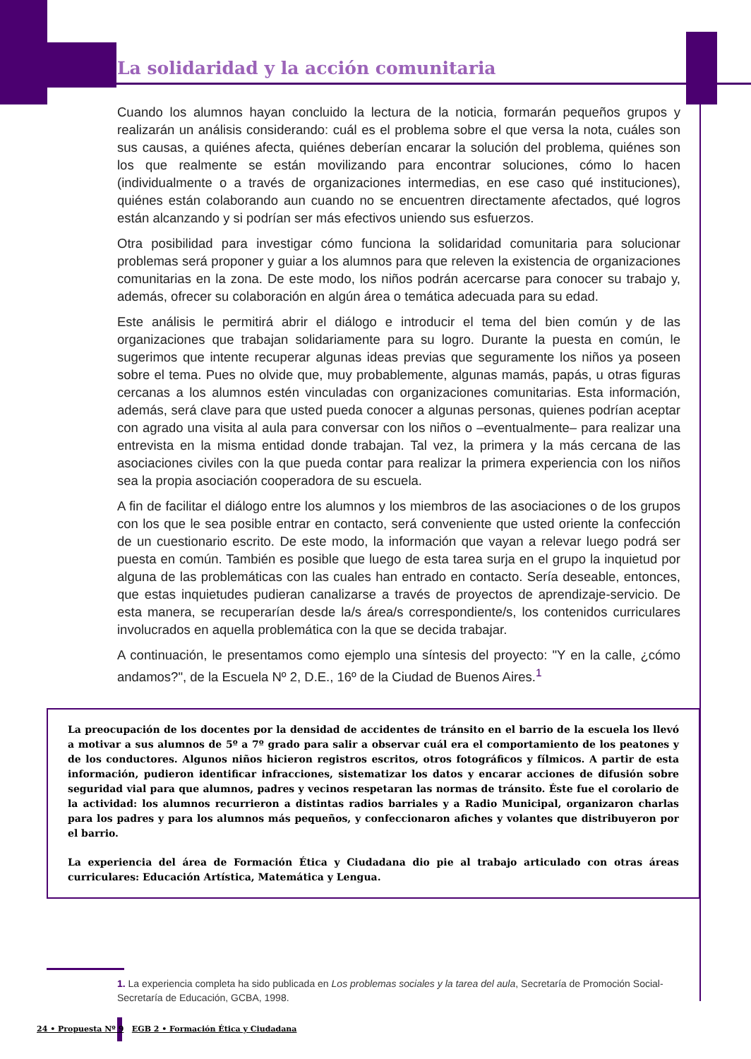La solidaridad y la acción comunitaria
Cuando los alumnos hayan concluido la lectura de la noticia, formarán pequeños grupos y realizarán un análisis considerando: cuál es el problema sobre el que versa la nota, cuáles son sus causas, a quiénes afecta, quiénes deberían encarar la solución del problema, quiénes son los que realmente se están movilizando para encontrar soluciones, cómo lo hacen (individualmente o a través de organizaciones intermedias, en ese caso qué instituciones), quiénes están colaborando aun cuando no se encuentren directamente afectados, qué logros están alcanzando y si podrían ser más efectivos uniendo sus esfuerzos.
Otra posibilidad para investigar cómo funciona la solidaridad comunitaria para solucionar problemas será proponer y guiar a los alumnos para que releven la existencia de organizaciones comunitarias en la zona. De este modo, los niños podrán acercarse para conocer su trabajo y, además, ofrecer su colaboración en algún área o temática adecuada para su edad.
Este análisis le permitirá abrir el diálogo e introducir el tema del bien común y de las organizaciones que trabajan solidariamente para su logro. Durante la puesta en común, le sugerimos que intente recuperar algunas ideas previas que seguramente los niños ya poseen sobre el tema. Pues no olvide que, muy probablemente, algunas mamás, papás, u otras figuras cercanas a los alumnos estén vinculadas con organizaciones comunitarias. Esta información, además, será clave para que usted pueda conocer a algunas personas, quienes podrían aceptar con agrado una visita al aula para conversar con los niños o –eventualmente– para realizar una entrevista en la misma entidad donde trabajan. Tal vez, la primera y la más cercana de las asociaciones civiles con la que pueda contar para realizar la primera experiencia con los niños sea la propia asociación cooperadora de su escuela.
A fin de facilitar el diálogo entre los alumnos y los miembros de las asociaciones o de los grupos con los que le sea posible entrar en contacto, será conveniente que usted oriente la confección de un cuestionario escrito. De este modo, la información que vayan a relevar luego podrá ser puesta en común. También es posible que luego de esta tarea surja en el grupo la inquietud por alguna de las problemáticas con las cuales han entrado en contacto. Sería deseable, entonces, que estas inquietudes pudieran canalizarse a través de proyectos de aprendizaje-servicio. De esta manera, se recuperarían desde la/s área/s correspondiente/s, los contenidos curriculares involucrados en aquella problemática con la que se decida trabajar.
A continuación, le presentamos como ejemplo una síntesis del proyecto: "Y en la calle, ¿cómo andamos?", de la Escuela Nº 2, D.E., 16º de la Ciudad de Buenos Aires.<sup>1</sup>
La preocupación de los docentes por la densidad de accidentes de tránsito en el barrio de la escuela los llevó a motivar a sus alumnos de 5º a 7º grado para salir a observar cuál era el comportamiento de los peatones y de los conductores. Algunos niños hicieron registros escritos, otros fotográficos y fílmicos. A partir de esta información, pudieron identificar infracciones, sistematizar los datos y encarar acciones de difusión sobre seguridad vial para que alumnos, padres y vecinos respetaran las normas de tránsito. Éste fue el corolario de la actividad: los alumnos recurrieron a distintas radios barriales y a Radio Municipal, organizaron charlas para los padres y para los alumnos más pequeños, y confeccionaron afiches y volantes que distribuyeron por el barrio.
La experiencia del área de Formación Ética y Ciudadana dio pie al trabajo articulado con otras áreas curriculares: Educación Artística, Matemática y Lengua.
1. La experiencia completa ha sido publicada en Los problemas sociales y la tarea del aula, Secretaría de Promoción Social-Secretaría de Educación, GCBA, 1998.
24 • Propuesta Nº 9 EGB 2 • Formación Ética y Ciudadana